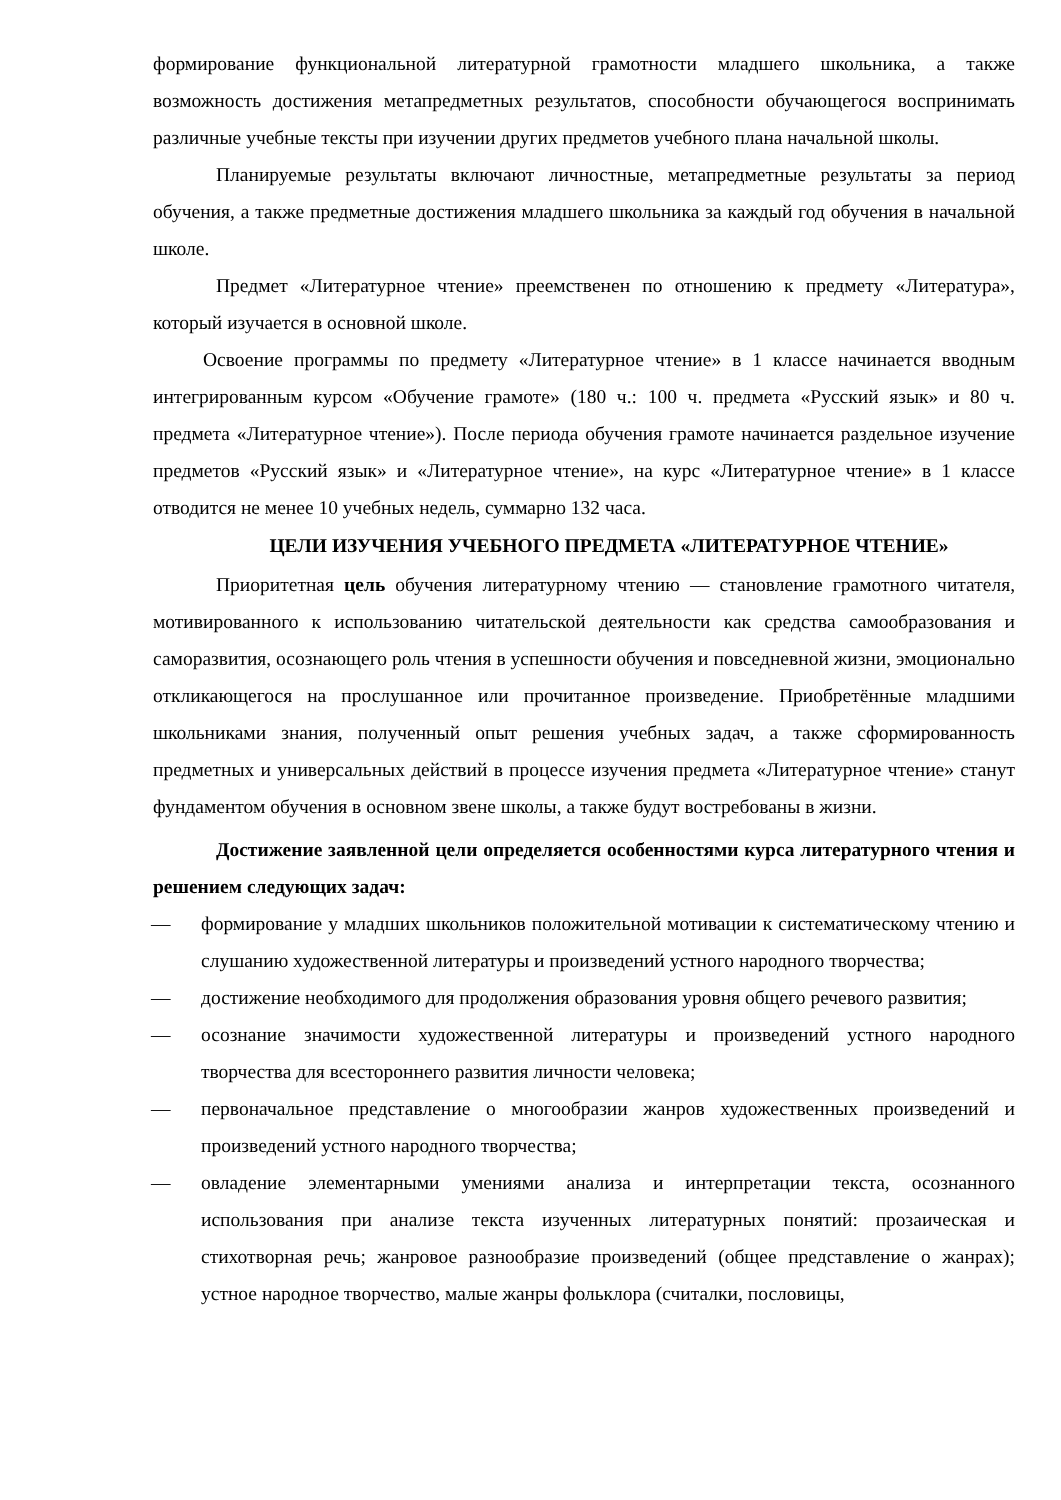формирование функциональной литературной грамотности младшего школьника, а также возможность достижения метапредметных результатов, способности обучающегося воспринимать различные учебные тексты при изучении других предметов учебного плана начальной школы.
Планируемые результаты включают личностные, метапредметные результаты за период обучения, а также предметные достижения младшего школьника за каждый год обучения в начальной школе.
Предмет «Литературное чтение» преемственен по отношению к предмету «Литература», который изучается в основной школе.
Освоение программы по предмету «Литературное чтение» в 1 классе начинается вводным интегрированным курсом «Обучение грамоте» (180 ч.: 100 ч. предмета «Русский язык» и 80 ч. предмета «Литературное чтение»). После периода обучения грамоте начинается раздельное изучение предметов «Русский язык» и «Литературное чтение», на курс «Литературное чтение» в 1 классе отводится не менее 10 учебных недель, суммарно 132 часа.
ЦЕЛИ ИЗУЧЕНИЯ УЧЕБНОГО ПРЕДМЕТА «ЛИТЕРАТУРНОЕ ЧТЕНИЕ»
Приоритетная цель обучения литературному чтению — становление грамотного читателя, мотивированного к использованию читательской деятельности как средства самообразования и саморазвития, осознающего роль чтения в успешности обучения и повседневной жизни, эмоционально откликающегося на прослушанное или прочитанное произведение. Приобретённые младшими школьниками знания, полученный опыт решения учебных задач, а также сформированность предметных и универсальных действий в процессе изучения предмета «Литературное чтение» станут фундаментом обучения в основном звене школы, а также будут востребованы в жизни.
Достижение заявленной цели определяется особенностями курса литературного чтения и решением следующих задач:
— формирование у младших школьников положительной мотивации к систематическому чтению и слушанию художественной литературы и произведений устного народного творчества;
— достижение необходимого для продолжения образования уровня общего речевого развития;
— осознание значимости художественной литературы и произведений устного народного творчества для всестороннего развития личности человека;
— первоначальное представление о многообразии жанров художественных произведений и произведений устного народного творчества;
— овладение элементарными умениями анализа и интерпретации текста, осознанного использования при анализе текста изученных литературных понятий: прозаическая и стихотворная речь; жанровое разнообразие произведений (общее представление о жанрах); устное народное творчество, малые жанры фольклора (считалки, пословицы,